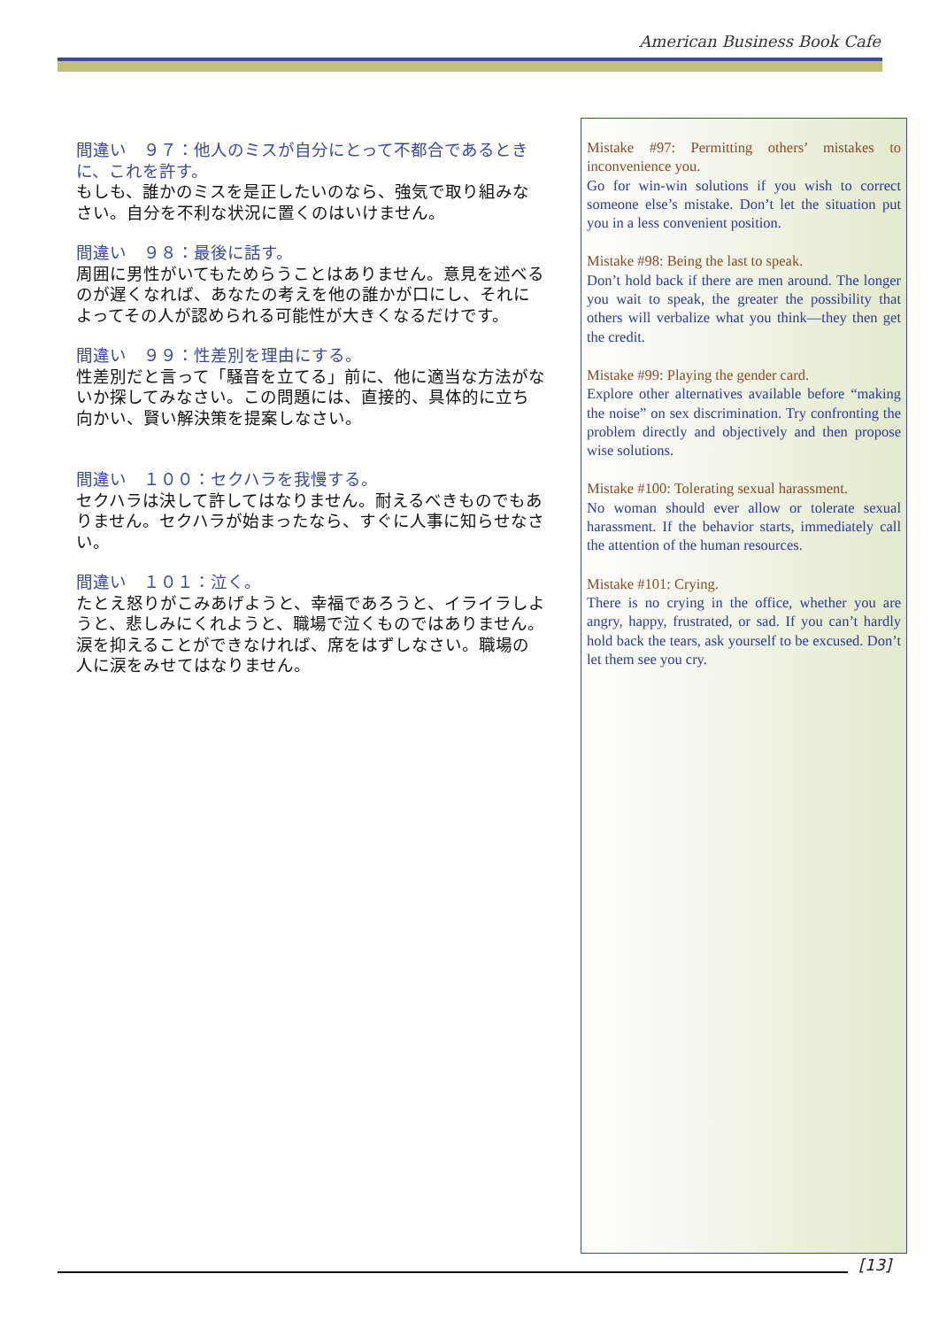American Business Book Cafe
間違い　９７：他人のミスが自分にとって不都合であるときに、これを許す。
もしも、誰かのミスを是正したいのなら、強気で取り組みなさい。自分を不利な状況に置くのはいけません。
間違い　９８：最後に話す。
周囲に男性がいてもためらうことはありません。意見を述べるのが遅くなれば、あなたの考えを他の誰かが口にし、それによってその人が認められる可能性が大きくなるだけです。
間違い　９９：性差別を理由にする。
性差別だと言って「騒音を立てる」前に、他に適当な方法がないか探してみなさい。この問題には、直接的、具体的に立ち向かい、賢い解決策を提案しなさい。
間違い　１００：セクハラを我慢する。
セクハラは決して許してはなりません。耐えるべきものでもありません。セクハラが始まったなら、すぐに人事に知らせなさい。
間違い　１０１：泣く。
たとえ怒りがこみあげようと、幸福であろうと、イライラしようと、悲しみにくれようと、職場で泣くものではありません。涙を抑えることができなければ、席をはずしなさい。職場の人に涙をみせてはなりません。
Mistake #97: Permitting others’ mistakes to inconvenience you.
Go for win-win solutions if you wish to correct someone else’s mistake. Don’t let the situation put you in a less convenient position.
Mistake #98: Being the last to speak.
Don’t hold back if there are men around. The longer you wait to speak, the greater the possibility that others will verbalize what you think—they then get the credit.
Mistake #99: Playing the gender card.
Explore other alternatives available before “making the noise” on sex discrimination. Try confronting the problem directly and objectively and then propose wise solutions.
Mistake #100: Tolerating sexual harassment.
No woman should ever allow or tolerate sexual harassment. If the behavior starts, immediately call the attention of the human resources.
Mistake #101: Crying.
There is no crying in the office, whether you are angry, happy, frustrated, or sad. If you can’t hardly hold back the tears, ask yourself to be excused. Don’t let them see you cry.
[13]